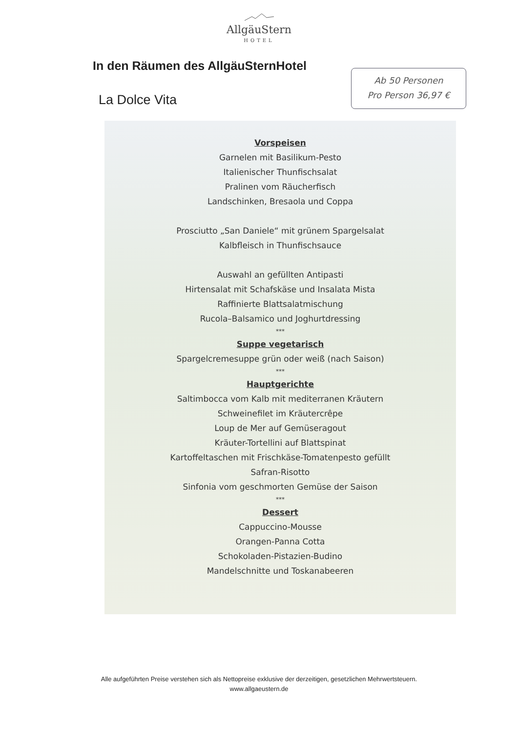AllgäuStern
HOTEL
In den Räumen des AllgäuSternHotel
La Dolce Vita
Ab 50 Personen
Pro Person 36,97 €
Vorspeisen
Garnelen mit Basilikum-Pesto
Italienischer Thunfischsalat
Pralinen vom Räucherfisch
Landschinken, Bresaola und Coppa
Prosciutto „San Daniele“ mit grünem Spargelsalat
Kalbfleisch in Thunfischsauce
Auswahl an gefüllten Antipasti
Hirtensalat mit Schafskäse und Insalata Mista
Raffinierte Blattsalatmischung
Rucola–Balsamico und Joghurtdressing
***
Suppe vegetarisch
Spargelcremesuppe grün oder weiß (nach Saison)
***
Hauptgerichte
Saltimbocca vom Kalb mit mediterranen Kräutern
Schweinefilet im Kräutercrêpe
Loup de Mer auf Gemüseragout
Kräuter-Tortellini auf Blattspinat
Kartoffeltaschen mit Frischkäse-Tomatenpesto gefüllt
Safran-Risotto
Sinfonia vom geschmorten Gemüse der Saison
***
Dessert
Cappuccino-Mousse
Orangen-Panna Cotta
Schokoladen-Pistazien-Budino
Mandelschnitte und Toskanabeeren
Alle aufgeführten Preise verstehen sich als Nettopreise exklusive der derzeitigen, gesetzlichen Mehrwertsteuern.
www.allgaeustern.de